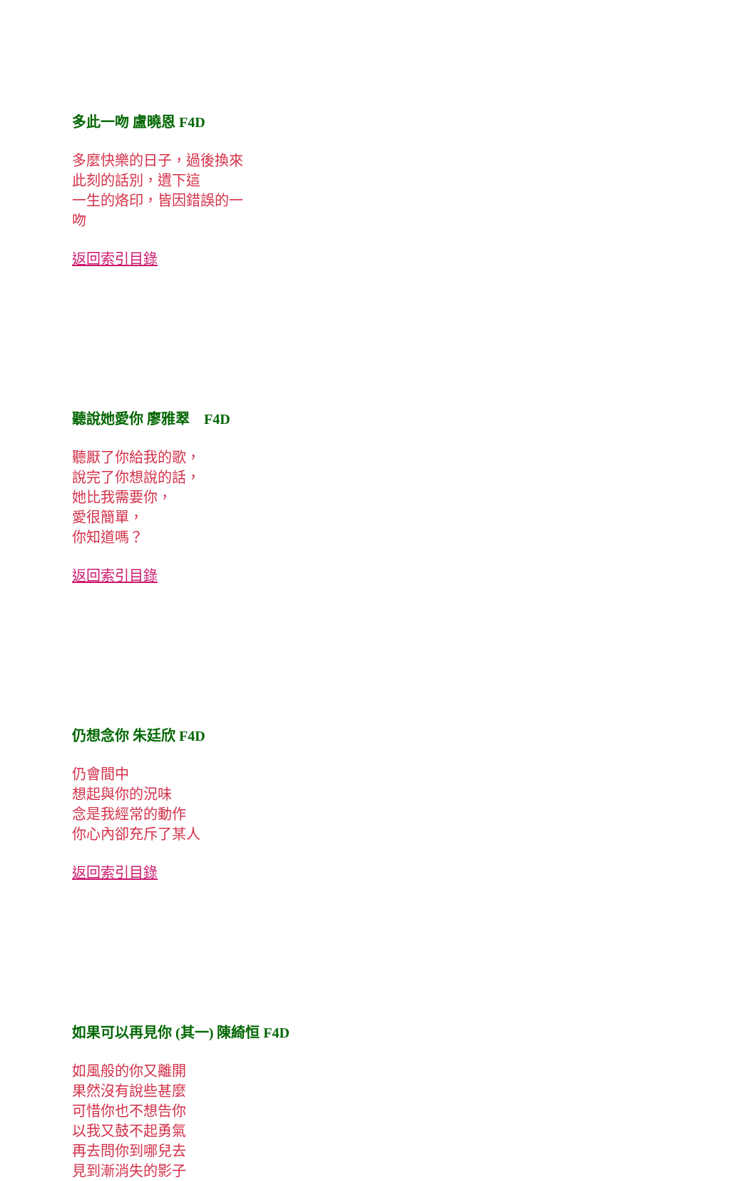多此一吻 盧曉恩 F4D
多麼快樂的日子，過後換來
此刻的話別，遺下這
一生的烙印，皆因錯誤的一
吻
返回索引目錄
聽說她愛你 廖雅翠 F4D
聽厭了你給我的歌，
說完了你想說的話，
她比我需要你，
愛很簡單，
你知道嗎？
返回索引目錄
仍想念你 朱廷欣 F4D
仍會間中
想起與你的況味
念是我經常的動作
你心內卻充斥了某人
返回索引目錄
如果可以再見你 (其一) 陳綺恒 F4D
如風般的你又離開
果然沒有說些甚麼
可惜你也不想告你
以我又鼓不起勇氣
再去問你到哪兒去
見到漸消失的影子